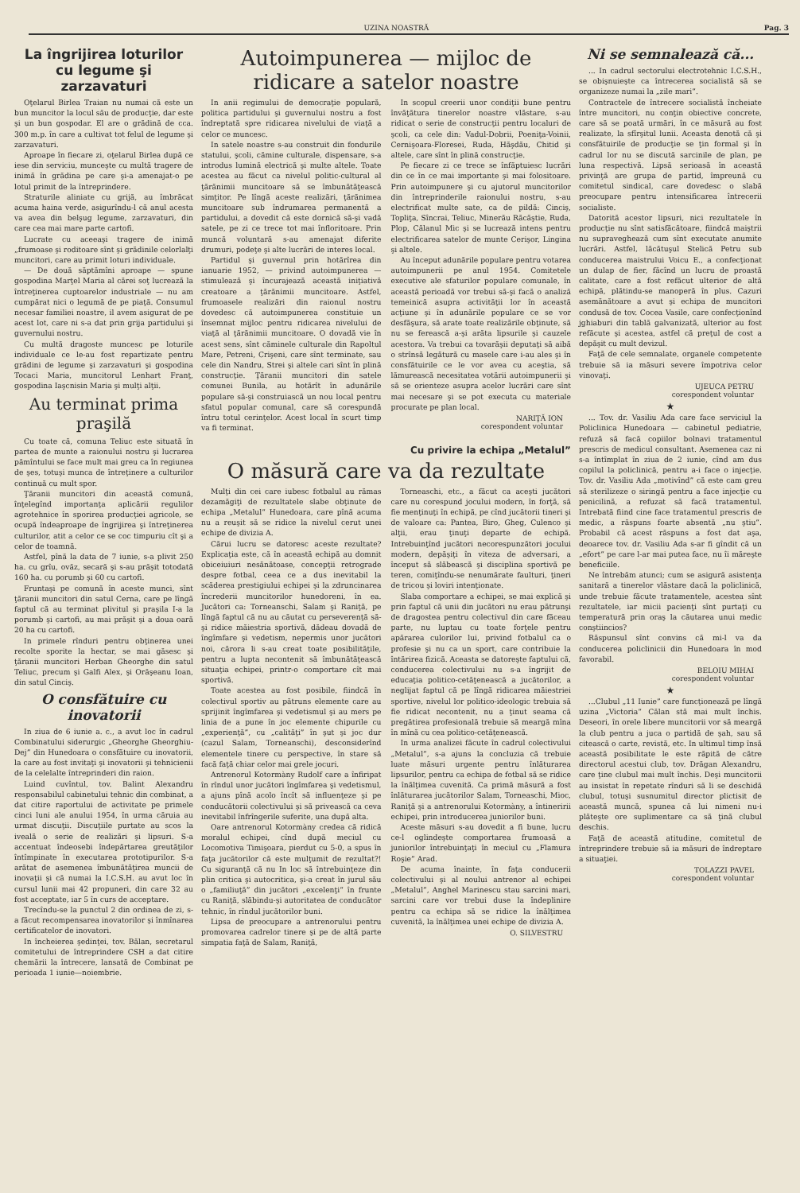UZINA NOASTRĂ Pag. 3
La îngrijirea loturilor cu legume şi zarzavaturi
Oţelarul Birlea Traian nu numai că este un bun muncitor la locul său de producţie, dar este şi un bun gospodar. El are o grădină de cca. 300 m.p. în care a cultivat tot felul de legume şi zarzavaturi.
Aproape în fiecare zi, oţelarul Birlea după ce iese din serviciu, munceşte cu multă tragere de inimă în grădina pe care şi-a amenajat-o pe lotul primit de la întreprindere.
Straturile aliniate cu grijă, au îmbrăcat acuma haina verde, asigurîndu-l că anul acesta va avea din belşug legume, zarzavaturi, din care cea mai mare parte cartofi.
Lucrate cu aceeaşi tragere de inimă „frumoase şi roditoare sînt şi grădinile celorlalţi muncitori, care au primit loturi individuale.
— De două săptămîni aproape — spune gospodina Marţel Maria al cărei soţ lucrează la întreţinerea cuptoarelor industriale — nu am cumpărat nici o legumă de pe piaţă. Consumul necesar familiei noastre, il avem asigurat de pe acest lot, care ni s-a dat prin grija partidului şi guvernului nostru.
Cu multă dragoste muncesc pe loturile individuale ce le-au fost repartizate pentru grădini de legume şi zarzavaturi şi gospodina Tocaci Maria, muncitorul Lenhart Franţ, gospodina Iaşcnisin Maria şi mulţi alţii.
Au terminat prima praşilă
Cu toate că, comuna Teliuc este situată în partea de munte a raionului nostru şi lucrarea pămîntului se face mult mai greu ca în regiunea de şes, totuşi munca de întreţinere a culturilor continuă cu mult spor.
Ţăranii muncitori din această comună, înţelegînd importanţa aplicării regulilor agrotehnice în sporirea producţiei agricole, se ocupă îndeaproape de îngrijirea şi întreţinerea culturilor, atit a celor ce se coc timpuriu cît şi a celor de toamnă.
Astfel, pînă la data de 7 iunie, s-a plivit 250 ha. cu grîu, ovăz, secară şi s-au prăşit totodată 160 ha. cu porumb şi 60 cu cartofi.
Fruntaşi pe comună în aceste munci, sînt ţăranii muncitori din satul Cerna, care pe lîngă faptul că au terminat plivitul şi praşila I-a la porumb şi cartofi, au mai prăşit şi a doua oară 20 ha cu cartofi.
In primele rînduri pentru obţinerea unei recolte sporite la hectar, se mai găsesc şi ţăranii muncitori Herban Gheorghe din satul Teliuc, precum şi Galfi Alex, şi Orăşeanu Ioan, din satul Cinciş.
O consfătuire cu inovatorii
In ziua de 6 iunie a. c., a avut loc în cadrul Combinatului siderurgic „Gheorghe Gheorghiu-Dej” din Hunedoara o consfătuire cu inovatorii, la care au fost invitaţi şi inovatorii şi tehnicienii de la celelalte întreprinderi din raion.
Luind cuvîntul, tov. Balint Alexandru responsabilul cabinetului tehnic din combinat, a dat citire raportului de activitate pe primele cinci luni ale anului 1954, în urma căruia au urmat discuţii. Discuţiile purtate au scos la iveală o serie de realizări şi lipsuri. S-a accentuat îndeosebi îndepărtarea greutăţilor întîmpinate în executarea prototipurilor. S-a arătat de asemenea îmbunătăţirea muncii de inovaţii şi că numai la I.C.S.H. au avut loc în cursul lunii mai 42 propuneri, din care 32 au fost acceptate, iar 5 în curs de acceptare.
Trecîndu-se la punctul 2 din ordinea de zi, s-a făcut recompensarea inovatorilor şi înmînarea certificatelor de inovatori.
In încheierea şedinţei, tov. Bălan, secretarul comitetului de întreprindere CSH a dat citire chemării la întrecere, lansată de Combinat pe perioada 1 iunie—noiembrie.
Autoimpunerea — mijloc de ridicare a satelor noastre
In anii regimului de democraţie populară, politica partidului şi guvernului nostru a fost îndreptată spre ridicarea nivelului de viaţă a celor ce muncesc.
In satele noastre s-au construit din fondurile statului, şcoli, cămine culturale, dispensare, s-a introdus lumină electrică şi multe altele. Toate acestea au făcut ca nivelul politic-cultural al ţărănimii muncitoare să se îmbunătăţească simţitor. Pe lîngă aceste realizări, ţărănimea muncitoare sub îndrumarea permanentă a partidului, a dovedit că este dornică să-şi vadă satele, pe zi ce trece tot mai înfloritoare. Prin muncă voluntară s-au amenajat diferite drumuri, podeţe şi alte lucrări de interes local.
Partidul şi guvernul prin hotărîrea din ianuarie 1952, — privind autoimpunerea — stimulează şi încurajează această iniţiativă creatoare a ţărănimii muncitoare. Astfel, frumoasele realizări din raionul nostru dovedesc că autoimpunerea constituie un însemnat mijloc pentru ridicarea nivelului de viaţă al ţărănimii muncitoare. O dovadă vie în acest sens, sînt căminele culturale din Rapoltul Mare, Petreni, Crişeni, care sînt terminate, sau cele din Nandru, Strei şi altele cari sînt în plină construcţie. Ţăranii muncitori din satele comunei Bunila, au hotărît în adunările populare să-şi construiască un nou local pentru sfatul popular comunal, care să corespundă întru totul cerinţelor. Acest local în scurt timp va fi terminat.
In scopul creerii unor condiţii bune pentru învăţătura tinerelor noastre vlăstare, s-au ridicat o serie de construcţii pentru localuri de şcoli, ca cele din: Vadul-Dobrii, Poeniţa-Voinii, Cernişoara-Floresei, Ruda, Hăşdău, Chitid şi altele, care sînt în plină construcţie.
Pe fiecare zi ce trece se înfăptuiesc lucrări din ce în ce mai importante şi mai folositoare. Prin autoimpunere şi cu ajutorul muncitorilor din întreprinderile raionului nostru, s-au electrificat multe sate, ca de pildă: Cinciş, Topliţa, Sîncrai, Teliuc, Minerău Răcăştie, Ruda, Plop, Călanul Mic şi se lucrează intens pentru electrificarea satelor de munte Cerişor, Lingina şi altele.
Au început adunările populare pentru votarea autoimpunerii pe anul 1954. Comitetele executive ale sfaturilor populare comunale, în această perioadă vor trebui să-şi facă o analiză temeinică asupra activităţii lor în această acţiune şi în adunările populare ce se vor desfăşura, să arate toate realizările obţinute, să nu se ferească a-şi arăta lipsurile şi cauzele acestora. Va trebui ca tovarăşii deputaţi să aibă o strînsă legătură cu masele care i-au ales şi în consfătuirile ce le vor avea cu aceştia, să lămurească necesitatea votării autoimpunerii şi să se orienteze asupra acelor lucrări care sînt mai necesare şi se pot executa cu materiale procurate pe plan local.
NARIŢĂ ION
corespondent voluntar
Cu privire la echipa „Metalul”
O măsură care va da rezultate
Mulţi din cei care iubesc fotbalul au rămas dezamăgiţi de rezultatele slabe obţinute de echipa „Metalul” Hunedoara, care pînă acuma nu a reuşit să se ridice la nivelul cerut unei echipe de divizia A.
Cărui lucru se datoresc aceste rezultate? Explicaţia este, că în această echipă au domnit obiceiuiuri nesănătoase, concepţii retrograde despre fotbal, ceea ce a dus inevitabil la scăderea prestigiului echipei şi la zdruncinarea încrederii muncitorilor hunedoreni, în ea. Jucători ca: Torneanschi, Salam şi Raniţă, pe lîngă faptul că nu au căutat cu perseverenţă să-şi ridice măiestria sportivă, dădeau dovadă de îngîmfare şi vedetism, nepermis unor jucători noi, cărora li s-au creat toate posibilităţile, pentru a lupta necontenit să îmbunătăţească situaţia echipei, printr-o comportare cît mai sportivă.
Toate acestea au fost posibile, fiindcă în colectivul sportiv au pătruns elemente care au sprijinit îngîmfarea şi vedetismul şi au mers pe linia de a pune în joc elemente chipurile cu „experienţă”, cu „calităţi” în şut şi joc dur (cazul Salam, Torneanschi), desconsiderînd elementele tinere cu perspective, în stare să facă faţă chiar celor mai grele jocuri.
Antrenorul Kotormàny Rudolf care a înfiripat în rîndul unor jucători îngîmfarea şi vedetismul, a ajuns pînă acolo încît să influenţeze şi pe conducătorii colectivului şi să privească ca ceva inevitabil înfrîngerile suferite, una după alta.
Oare antrenorul Kotormàny credea că ridică moralul echipei, cînd după meciul cu Locomotiva Timişoara, pierdut cu 5-0, a spus în faţa jucătorilor că este mulţumit de rezultat?! Cu siguranţă că nu In loc să întrebuinţeze din plin critica şi autocritica, şi-a creat în jurul său o „familiuţă” din jucători „excelenţi” în frunte cu Raniţă, slăbindu-şi autoritatea de conducător tehnic, în rîndul jucătorilor buni.
Lipsa de preocupare a antrenorului pentru promovarea cadrelor tinere şi pe de altă parte simpatia faţă de Salam, Raniţă,
Torneaschi, etc., a făcut ca aceşti jucători care nu corespund jocului modern, în forţă, să fie menţinuţi în echipă, pe cînd jucătorii tineri şi de valoare ca: Pantea, Biro, Gheg, Culenco şi alţii, erau ţinuţi departe de echipă. Intrebuinţînd jucători necorespunzători jocului modern, depăşiţi în viteza de adversari, a început să slăbească şi disciplina sportivă pe teren, comiţîndu-se nenumărate faulturi, ţineri de tricou şi loviri intenţionate.
Slaba comportare a echipei, se mai explică şi prin faptul că unii din jucători nu erau pătrunşi de dragostea pentru colectivul din care făceau parte, nu luptau cu toate forţele pentru apărarea culorilor lui, privind fotbalul ca o profesie şi nu ca un sport, care contribuie la întărirea fizică. Aceasta se datoreşte faptului că, conducerea colectivului nu s-a îngrijit de educaţia politico-cetăţenească a jucătorilor, a neglijat faptul că pe lîngă ridicarea măiestriei sportive, nivelul lor politico-ideologic trebuia să fie ridicat necontenit, nu a ţinut seama că pregătirea profesională trebuie să meargă mîna în mînă cu cea politico-cetăţenească.
In urma analizei făcute în cadrul colectivului „Metalul”, s-a ajuns la concluzia că trebuie luate măsuri urgente pentru înlăturarea lipsurilor, pentru ca echipa de fotbal să se ridice la înălţimea cuvenită. Ca primă măsură a fost înlăturarea jucătorilor Salam, Torneaschi, Mioc, Raniţă şi a antrenorului Kotormàny, a întineririi echipei, prin introducerea juniorilor buni.
Aceste măsuri s-au dovedit a fi bune, lucru ce-l oglindeşte comportarea frumoasă a juniorilor întrebuinţaţi în meciul cu „Flamura Roşie” Arad.
De acuma înainte, în faţa conducerii colectivului şi al noului antrenor al echipei „Metalul”, Anghel Marinescu stau sarcini mari, sarcini care vor trebui duse la îndeplinire pentru ca echipa să se ridice la înălţimea cuvenită, la înălţimea unei echipe de divizia A.
O. SILVESTRU
Ni se semnalează că...
... In cadrul sectorului electrotehnic I.C.S.H., se obişnuieşte ca întrecerea socialistă să se organizeze numai la „zile mari”.
Contractele de întrecere socialistă încheiate între muncitori, nu conţin obiective concrete, care să se poată urmări, în ce măsură au fost realizate, la sfîrşitul lunii. Aceasta denotă că şi consfătuirile de producţie se ţin formal şi în cadrul lor nu se discută sarcinile de plan, pe luna respectivă. Lipsă serioasă în această privinţă are grupa de partid, împreună cu comitetul sindical, care dovedesc o slabă preocupare pentru intensificarea întrecerii socialiste.
Datorită acestor lipsuri, nici rezultatele în producţie nu sînt satisfăcătoare, fiindcă maiştrii nu supraveghează cum sînt executate anumite lucrări. Astfel, lăcătuşul Stelică Petru sub conducerea maistrului Voicu E., a confecţionat un dulap de fier, făcînd un lucru de proastă calitate, care a fost refăcut ulterior de altă echipă, plătindu-se manoperă în plus. Cazuri asemănătoare a avut şi echipa de muncitori condusă de tov. Cocea Vasile, care confecţionînd jghiaburi din tablă galvanizată, ulterior au fost refăcute şi acestea, astfel că preţul de cost a depăşit cu mult devizul.
Faţă de cele semnalate, organele competente trebuie să ia măsuri severe împotriva celor vinovaţi.
UJEUCA PETRU
corespondent voluntar
★
... Tov. dr. Vasiliu Ada care face serviciul la Policlinica Hunedoara — cabinetul pediatrie, refuză să facă copiilor bolnavi tratamentul prescris de medicul consultant. Asemenea caz ni s-a întîmplat în ziua de 2 iunie, cînd am dus copilul la policlinică, pentru a-i face o injecţie. Tov. dr. Vasiliu Ada „motivînd” că este cam greu să sterilizeze o siringă pentru a face injecţie cu penicilină, a refuzat să facă tratamentul. Intrebată fiind cine face tratamentul prescris de medic, a răspuns foarte absentă „nu ştiu”. Probabil că acest răspuns a fost dat aşa, deoarece tov. dr. Vasiliu Ada s-ar fi gîndit că un „efort” pe care l-ar mai putea face, nu îi măreşte beneficiile.
Ne întrebăm atunci; cum se asigură asistenţa sanitară a tinerelor vlăstare dacă la policlinică, unde trebuie făcute tratamentele, acestea sînt rezultatele, iar micii pacienţi sînt purtaţi cu temperatură prin oraş la căutarea unui medic conştiincios?
Răspunsul sînt convins că mi-l va da conducerea policlinicii din Hunedoara în mod favorabil.
BELOIU MIHAI
corespondent voluntar
★
...Clubul „11 Iunie” care funcţionează pe lîngă uzina „Victoria” Călan stă mai mult închis. Deseori, în orele libere muncitorii vor să meargă la club pentru a juca o partidă de şah, sau să citească o carte, revistă, etc. In ultimul timp însă această posibilitate le este răpită de către directorul acestui club, tov. Drăgan Alexandru, care ţine clubul mai mult închis. Deşi muncitorii au insistat în repetate rînduri să li se deschidă clubul, totuşi susnumitul director plictisit de această muncă, spunea că lui nimeni nu-i plăteşte ore suplimentare ca să ţină clubul deschis.
Faţă de această atitudine, comitetul de întreprindere trebuie să ia măsuri de îndreptare a situaţiei.
TOLAZZI PAVEL
corespondent voluntar